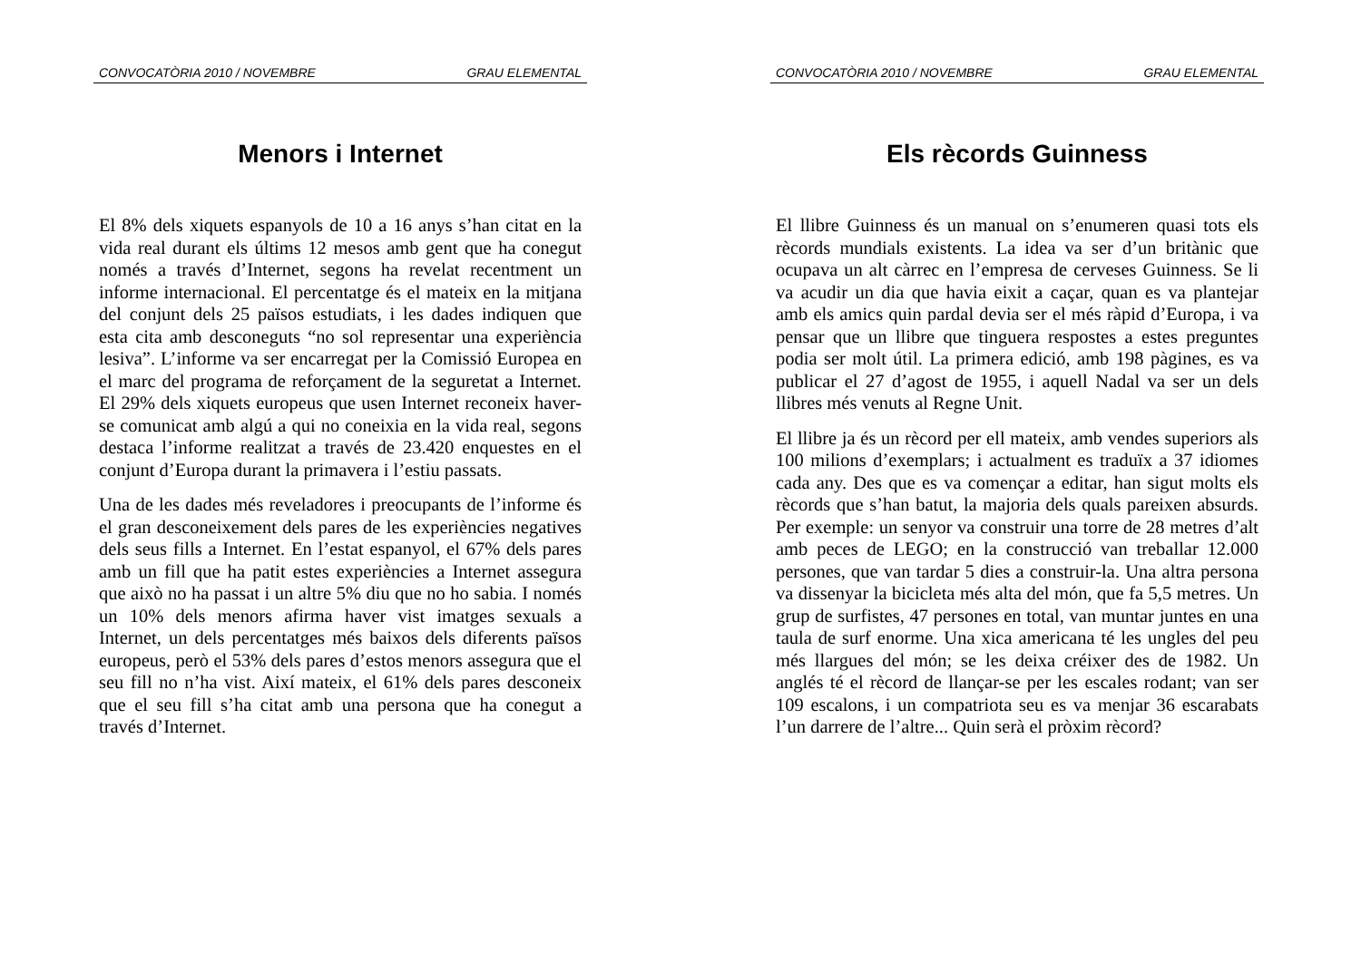CONVOCATÒRIA 2010 / NOVEMBRE GRAU ELEMENTAL
Menors i Internet
El 8% dels xiquets espanyols de 10 a 16 anys s’han citat en la vida real durant els últims 12 mesos amb gent que ha conegut només a través d’Internet, segons ha revelat recentment un informe internacional. El percentatge és el mateix en la mitjana del conjunt dels 25 països estudiats, i les dades indiquen que esta cita amb desconeguts “no sol representar una experiència lesiva”. L’informe va ser encarregat per la Comissió Europea en el marc del programa de reforçament de la seguretat a Internet. El 29% dels xiquets europeus que usen Internet reconeix haver-se comunicat amb algú a qui no coneixia en la vida real, segons destaca l’informe realitzat a través de 23.420 enquestes en el conjunt d’Europa durant la primavera i l’estiu passats.
Una de les dades més reveladores i preocupants de l’informe és el gran desconeixement dels pares de les experiències negatives dels seus fills a Internet. En l’estat espanyol, el 67% dels pares amb un fill que ha patit estes experiències a Internet assegura que això no ha passat i un altre 5% diu que no ho sabia. I només un 10% dels menors afirma haver vist imatges sexuals a Internet, un dels percentatges més baixos dels diferents països europeus, però el 53% dels pares d’estos menors assegura que el seu fill no n’ha vist. Així mateix, el 61% dels pares desconeix que el seu fill s’ha citat amb una persona que ha conegut a través d’Internet.
CONVOCATÒRIA 2010 / NOVEMBRE GRAU ELEMENTAL
Els rècords Guinness
El llibre Guinness és un manual on s’enumeren quasi tots els rècords mundials existents. La idea va ser d’un britànic que ocupava un alt càrrec en l’empresa de cerveses Guinness. Se li va acudir un dia que havia eixit a caçar, quan es va plantejar amb els amics quin pardal devia ser el més ràpid d’Europa, i va pensar que un llibre que tinguera respostes a estes preguntes podia ser molt útil. La primera edició, amb 198 pàgines, es va publicar el 27 d’agost de 1955, i aquell Nadal va ser un dels llibres més venuts al Regne Unit.
El llibre ja és un rècord per ell mateix, amb vendes superiors als 100 milions d’exemplars; i actualment es traduïx a 37 idiomes cada any. Des que es va començar a editar, han sigut molts els rècords que s’han batut, la majoria dels quals pareixen absurds. Per exemple: un senyor va construir una torre de 28 metres d’alt amb peces de LEGO; en la construcció van treballar 12.000 persones, que van tardar 5 dies a construir-la. Una altra persona va dissenyar la bicicleta més alta del món, que fa 5,5 metres. Un grup de surfistes, 47 persones en total, van muntar juntes en una taula de surf enorme. Una xica americana té les ungles del peu més llargues del món; se les deixa créixer des de 1982. Un anglés té el rècord de llançar-se per les escales rodant; van ser 109 escalons, i un compatriota seu es va menjar 36 escarabats l’un darrere de l’altre... Quin serà el pròxim rècord?